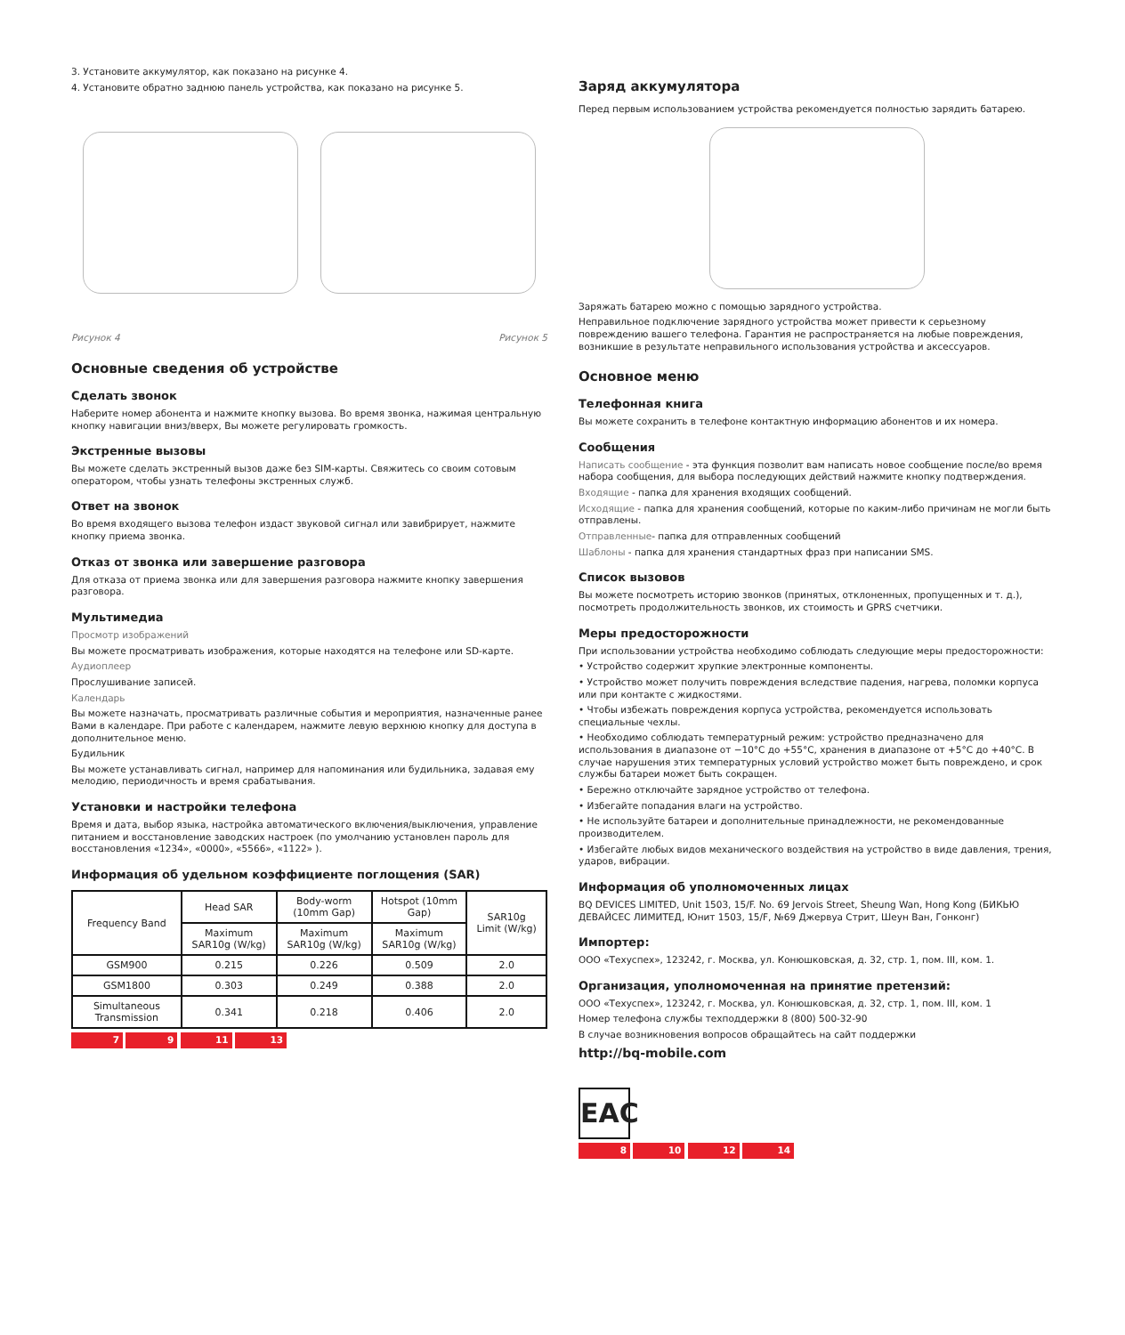3. Установите аккумулятор, как показано на рисунке 4.
4. Установите обратно заднюю панель устройства, как показано на рисунке 5.
Рисунок 4 Рисунок 5
Основные сведения об устройстве
Сделать звонок
Наберите номер абонента и нажмите кнопку вызова. Во время звонка, нажимая центральную кнопку навигации вниз/вверх, Вы можете регулировать громкость.
Экстренные вызовы
Вы можете сделать экстренный вызов даже без SIM-карты. Свяжитесь со своим сотовым оператором, чтобы узнать телефоны экстренных служб.
Ответ на звонок
Во время входящего вызова телефон издаст звуковой сигнал или завибрирует, нажмите кнопку приема звонка.
Отказ от звонка или завершение разговора
Для отказа от приема звонка или для завершения разговора нажмите кнопку завершения разговора.
Мультимедиа
Просмотр изображений
Вы можете просматривать изображения, которые находятся на телефоне или SD-карте.
Аудиоплеер
Прослушивание записей.
Календарь
Вы можете назначать, просматривать различные события и мероприятия, назначенные ранее Вами в календаре. При работе с календарем, нажмите левую верхнюю кнопку для доступа в дополнительное меню.
Будильник
Вы можете устанавливать сигнал, например для напоминания или будильника, задавая ему мелодию, периодичность и время срабатывания.
Установки и настройки телефона
Время и дата, выбор языка, настройка автоматического включения/выключения, управление питанием и восстановление заводских настроек (по умолчанию установлен пароль для восстановления «1234», «0000», «5566», «1122» ).
Информация об удельном коэффициенте поглощения (SAR)
| Frequency Band | Head SAR | Body-worm (10mm Gap) | Hotspot (10mm Gap) | SAR10g Limit (W/kg) |
| --- | --- | --- | --- | --- |
| | Maximum SAR10g (W/kg) | Maximum SAR10g (W/kg) | Maximum SAR10g (W/kg) | |
| GSM900 | 0.215 | 0.226 | 0.509 | 2.0 |
| GSM1800 | 0.303 | 0.249 | 0.388 | 2.0 |
| Simultaneous Transmission | 0.341 | 0.218 | 0.406 | 2.0 |
7 9 11 13
Заряд аккумулятора
Перед первым использованием устройства рекомендуется полностью зарядить батарею.
Заряжать батарею можно с помощью зарядного устройства.
Неправильное подключение зарядного устройства может привести к серьезному повреждению вашего телефона. Гарантия не распространяется на любые повреждения, возникшие в результате неправильного использования устройства и аксессуаров.
Основное меню
Телефонная книга
Вы можете сохранить в телефоне контактную информацию абонентов и их номера.
Сообщения
Написать сообщение - эта функция позволит вам написать новое сообщение после/во время набора сообщения, для выбора последующих действий нажмите кнопку подтверждения.
Входящие - папка для хранения входящих сообщений.
Исходящие - папка для хранения сообщений, которые по каким-либо причинам не могли быть отправлены.
Отправленные- папка для отправленных сообщений
Шаблоны - папка для хранения стандартных фраз при написании SMS.
Список вызовов
Вы можете посмотреть историю звонков (принятых, отклоненных, пропущенных и т. д.), посмотреть продолжительность звонков, их стоимость и GPRS счетчики.
Меры предосторожности
При использовании устройства необходимо соблюдать следующие меры предосторожности:
• Устройство содержит хрупкие электронные компоненты.
• Устройство может получить повреждения вследствие падения, нагрева, поломки корпуса или при контакте с жидкостями.
• Чтобы избежать повреждения корпуса устройства, рекомендуется использовать специальные чехлы.
• Необходимо соблюдать температурный режим: устройство предназначено для использования в диапазоне от −10°С до +55°С, хранения в диапазоне от +5°С до +40°С. В случае нарушения этих температурных условий устройство может быть повреждено, и срок службы батареи может быть сокращен.
• Бережно отключайте зарядное устройство от телефона.
• Избегайте попадания влаги на устройство.
• Не используйте батареи и дополнительные принадлежности, не рекомендованные производителем.
• Избегайте любых видов механического воздействия на устройство в виде давления, трения, ударов, вибрации.
Информация об уполномоченных лицах
BQ DEVICES LIMITED, Unit 1503, 15/F. No. 69 Jervois Street, Sheung Wan, Hong Kong (БИКЬЮ ДЕВАЙСЕС ЛИМИТЕД, Юнит 1503, 15/F, №69 Джервуа Стрит, Шеун Ван, Гонконг)
Импортер:
ООО «Техуспех», 123242, г. Москва, ул. Конюшковская, д. 32, стр. 1, пом. III, ком. 1.
Организация, уполномоченная на принятие претензий:
ООО «Техуспех», 123242, г. Москва, ул. Конюшковская, д. 32, стр. 1, пом. III, ком. 1
Номер телефона службы техподдержки 8 (800) 500-32-90
В случае возникновения вопросов обращайтесь на сайт поддержки
http://bq-mobile.com
EAC
8 10 12 14